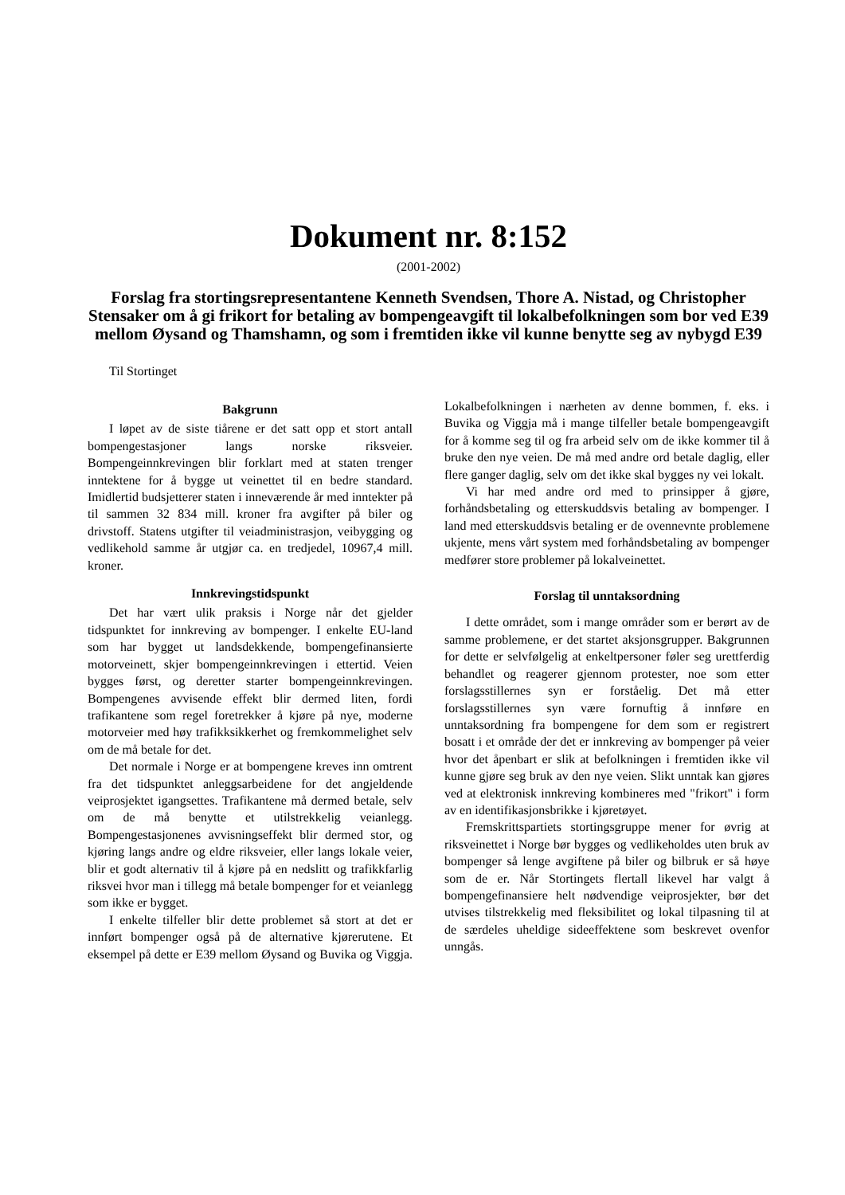Dokument nr. 8:152
(2001-2002)
Forslag fra stortingsrepresentantene Kenneth Svendsen, Thore A. Nistad, og Christopher Stensaker om å gi frikort for betaling av bompengeavgift til lokalbefolkningen som bor ved E39 mellom Øysand og Thamshamn, og som i fremtiden ikke vil kunne benytte seg av nybygd E39
Til Stortinget
Bakgrunn
I løpet av de siste tiårene er det satt opp et stort antall bompengestasjoner langs norske riksveier. Bompengeinnkrevingen blir forklart med at staten trenger inntektene for å bygge ut veinettet til en bedre standard. Imidlertid budsjetterer staten i inneværende år med inntekter på til sammen 32 834 mill. kroner fra avgifter på biler og drivstoff. Statens utgifter til veiadministrasjon, veibygging og vedlikehold samme år utgjør ca. en tredjedel, 10967,4 mill. kroner.
Innkrevingstidspunkt
Det har vært ulik praksis i Norge når det gjelder tidspunktet for innkreving av bompenger. I enkelte EU-land som har bygget ut landsdekkende, bompengefinansierte motorveinett, skjer bompengeinnkrevingen i ettertid. Veien bygges først, og deretter starter bompengeinnkrevingen. Bompengenes avvisende effekt blir dermed liten, fordi trafikantene som regel foretrekker å kjøre på nye, moderne motorveier med høy trafikksikkerhet og fremkommelighet selv om de må betale for det.
Det normale i Norge er at bompengene kreves inn omtrent fra det tidspunktet anleggsarbeidene for det angjeldende veiprosjektet igangsettes. Trafikantene må dermed betale, selv om de må benytte et utilstrekkelig veianlegg. Bompengestasjonenes avvisningseffekt blir dermed stor, og kjøring langs andre og eldre riksveier, eller langs lokale veier, blir et godt alternativ til å kjøre på en nedslitt og trafikkfarlig riksvei hvor man i tillegg må betale bompenger for et veianlegg som ikke er bygget.
I enkelte tilfeller blir dette problemet så stort at det er innført bompenger også på de alternative kjørerutene. Et eksempel på dette er E39 mellom Øysand og Buvika og Viggja. Lokalbefolkningen i nærheten av denne bommen, f. eks. i Buvika og Viggja må i mange tilfeller betale bompengeavgift for å komme seg til og fra arbeid selv om de ikke kommer til å bruke den nye veien. De må med andre ord betale daglig, eller flere ganger daglig, selv om det ikke skal bygges ny vei lokalt.
Vi har med andre ord med to prinsipper å gjøre, forhåndsbetaling og etterskuddsvis betaling av bompenger. I land med etterskuddsvis betaling er de ovennevnte problemene ukjente, mens vårt system med forhåndsbetaling av bompenger medfører store problemer på lokalveinettet.
Forslag til unntaksordning
I dette området, som i mange områder som er berørt av de samme problemene, er det startet aksjonsgrupper. Bakgrunnen for dette er selvfølgelig at enkeltpersoner føler seg urettferdig behandlet og reagerer gjennom protester, noe som etter forslagsstillernes syn er forståelig. Det må etter forslagsstillernes syn være fornuftig å innføre en unntaksordning fra bompengene for dem som er registrert bosatt i et område der det er innkreving av bompenger på veier hvor det åpenbart er slik at befolkningen i fremtiden ikke vil kunne gjøre seg bruk av den nye veien. Slikt unntak kan gjøres ved at elektronisk innkreving kombineres med "frikort" i form av en identifikasjonsbrikke i kjøretøyet.
Fremskrittspartiets stortingsgruppe mener for øvrig at riksveinettet i Norge bør bygges og vedlikeholdes uten bruk av bompenger så lenge avgiftene på biler og bilbruk er så høye som de er. Når Stortingets flertall likevel har valgt å bompengefinansiere helt nødvendige veiprosjekter, bør det utvises tilstrekkelig med fleksibilitet og lokal tilpasning til at de særdeles uheldige sideeffektene som beskrevet ovenfor unngås.